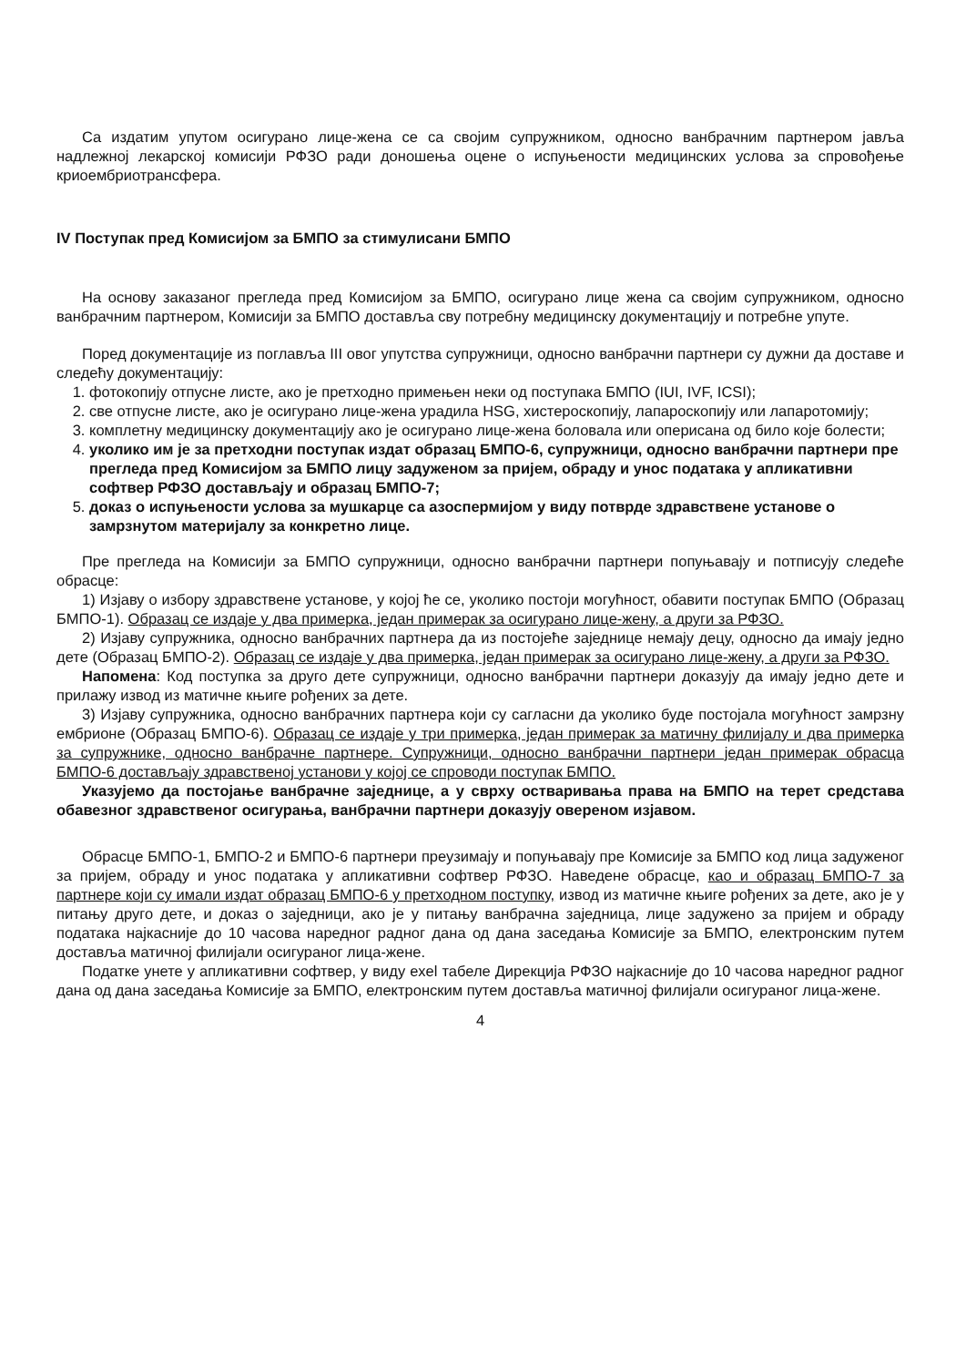Са издатим упутом осигурано лице-жена се са својим супружником, односно ванбрачним партнером јавља надлежној лекарској комисији РФЗО ради доношења оцене о испуњености медицинских услова за спровођење криоембриотрансфера.
IV Поступак пред Комисијом за БМПО за стимулисани БМПО
На основу заказаног прегледа пред Комисијом за БМПО, осигурано лице жена са својим супружником, односно ванбрачним партнером, Комисији за БМПО доставља сву потребну медицинску документацију и потребне упуте.
Поред документације из поглавља III овог упутства супружници, односно ванбрачни партнери су дужни да доставе и следећу документацију:
1. фотокопију отпусне листе, ако је претходно примењен неки од поступака БМПО (IUI, IVF, ICSI);
2. све отпусне листе, ако је осигурано лице-жена урадила HSG, хистероскопију, лапароскопију или лапаротомију;
3. комплетну медицинску документацију ако је осигурано лице-жена боловала или оперисана од било које болести;
4. уколико им је за претходни поступак издат образац БМПО-6, супружници, односно ванбрачни партнери пре прегледа пред Комисијом за БМПО лицу задуженом за пријем, обраду и унос података у апликативни софтвер РФЗО достављају и образац БМПО-7;
5. доказ о испуњености услова за мушкарце са азоспермијом у виду потврде здравствене установе о замрзнутом материјалу за конкретно лице.
Пре прегледа на Комисији за БМПО супружници, односно ванбрачни партнери попуњавају и потписују следеће обрасце:
1) Изјаву о избору здравствене установе, у којој ће се, уколико постоји могућност, обавити поступак БМПО (Образац БМПО-1). Образац се издаје у два примерка, један примерак за осигурано лице-жену, а други за РФЗО.
2) Изјаву супружника, односно ванбрачних партнера да из постојеће заједнице немају децу, односно да имају једно дете (Образац БМПО-2). Образац се издаје у два примерка, један примерак за осигурано лице-жену, а други за РФЗО.
Напомена: Код поступка за друго дете супружници, односно ванбрачни партнери доказују да имају једно дете и прилажу извод из матичне књиге рођених за дете.
3) Изјаву супружника, односно ванбрачних партнера који су сагласни да уколико буде постојала могућност замрзну ембрионе (Образац БМПО-6). Образац се издаје у три примерка, један примерак за матичну филијалу и два примерка за супружнике, односно ванбрачне партнере. Супружници, односно ванбрачни партнери један примерак обрасца БМПО-6 достављају здравственој установи у којој се спроводи поступак БМПО.
Указујемо да постојање ванбрачне заједнице, а у сврху остваривања права на БМПО на терет средстава обавезног здравственог осигурања, ванбрачни партнери доказују овереном изјавом.
Обрасце БМПО-1, БМПО-2 и БМПО-6 партнери преузимају и попуњавају пре Комисије за БМПО код лица задуженог за пријем, обраду и унос података у апликативни софтвер РФЗО. Наведене обрасце, као и образац БМПО-7 за партнере који су имали издат образац БМПО-6 у претходном поступку, извод из матичне књиге рођених за дете, ако је у питању друго дете, и доказ о заједници, ако је у питању ванбрачна заједница, лице задужено за пријем и обраду података најкасније до 10 часова наредног радног дана од дана заседања Комисије за БМПО, електронским путем доставља матичној филијали осигураног лица-жене.
Податке унете у апликативни софтвер, у виду exel табеле Дирекција РФЗО најкасније до 10 часова наредног радног дана од дана заседања Комисије за БМПО, електронским путем доставља матичној филијали осигураног лица-жене.
4